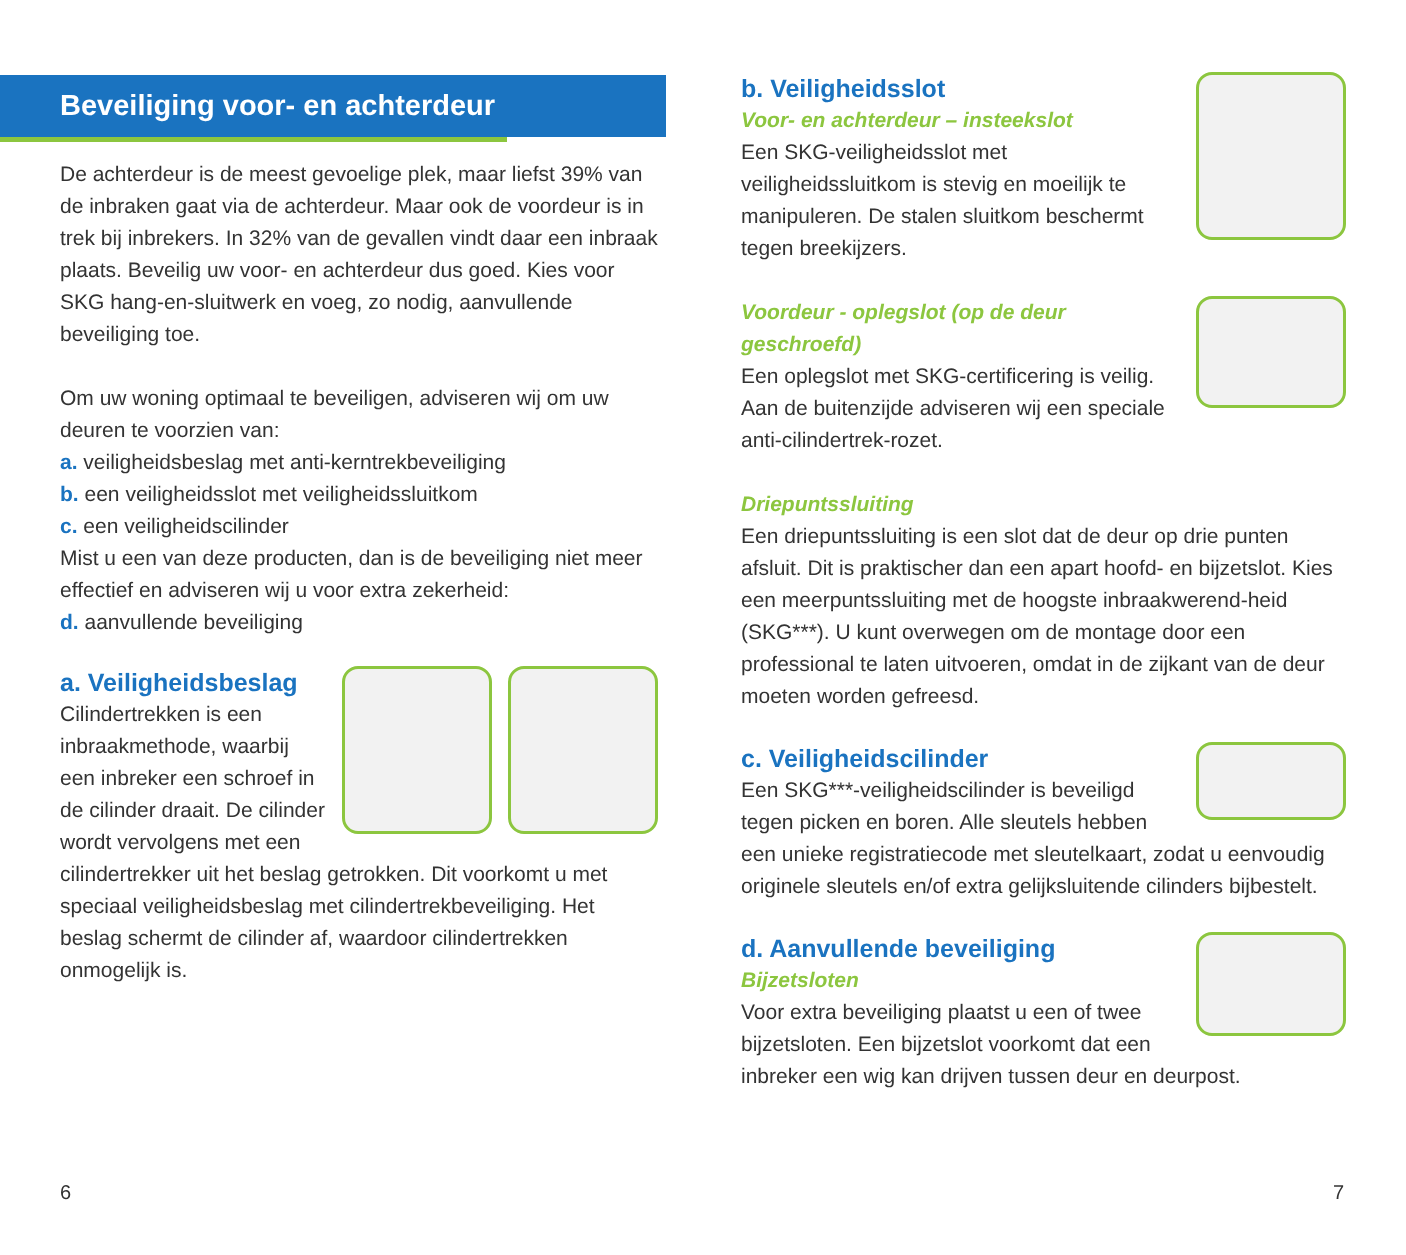Beveiliging voor- en achterdeur
De achterdeur is de meest gevoelige plek, maar liefst 39% van de inbraken gaat via de achterdeur. Maar ook de voordeur is in trek bij inbrekers. In 32% van de gevallen vindt daar een inbraak plaats. Beveilig uw voor- en achterdeur dus goed. Kies voor SKG hang-en-sluitwerk en voeg, zo nodig, aanvullende beveiliging toe.
Om uw woning optimaal te beveiligen, adviseren wij om uw deuren te voorzien van:
a. veiligheidsbeslag met anti-kerntrekbeveiliging
b. een veiligheidsslot met veiligheidssluitkom
c. een veiligheidscilinder
Mist u een van deze producten, dan is de beveiliging niet meer effectief en adviseren wij u voor extra zekerheid:
d. aanvullende beveiliging
a. Veiligheidsbeslag
Cilindertrekken is een inbraakmethode, waarbij een inbreker een schroef in de cilinder draait. De cilinder wordt vervolgens met een cilindertrekker uit het beslag getrokken. Dit voorkomt u met speciaal veiligheidsbeslag met cilindertrekbeveiliging. Het beslag schermt de cilinder af, waardoor cilindertrekken onmogelijk is.
b. Veiligheidsslot
Voor- en achterdeur – insteekslot
Een SKG-veiligheidsslot met veiligheidssluitkom is stevig en moeilijk te manipuleren. De stalen sluitkom beschermt tegen breekijzers.
Voordeur - oplegslot (op de deur geschroefd)
Een oplegslot met SKG-certificering is veilig. Aan de buitenzijde adviseren wij een speciale anti-cilindertrek-rozet.
Driepuntssluiting
Een driepuntssluiting is een slot dat de deur op drie punten afsluit. Dit is praktischer dan een apart hoofd- en bijzetslot. Kies een meerpuntssluiting met de hoogste inbraakwerend-heid (SKG***). U kunt overwegen om de montage door een professional te laten uitvoeren, omdat in de zijkant van de deur moeten worden gefreesd.
c. Veiligheidscilinder
Een SKG***-veiligheidscilinder is beveiligd tegen picken en boren. Alle sleutels hebben een unieke registratiecode met sleutelkaart, zodat u eenvoudig originele sleutels en/of extra gelijksluitende cilinders bijbestelt.
d. Aanvullende beveiliging
Bijzetsloten
Voor extra beveiliging plaatst u een of twee bijzetsloten. Een bijzetslot voorkomt dat een inbreker een wig kan drijven tussen deur en deurpost.
6 7